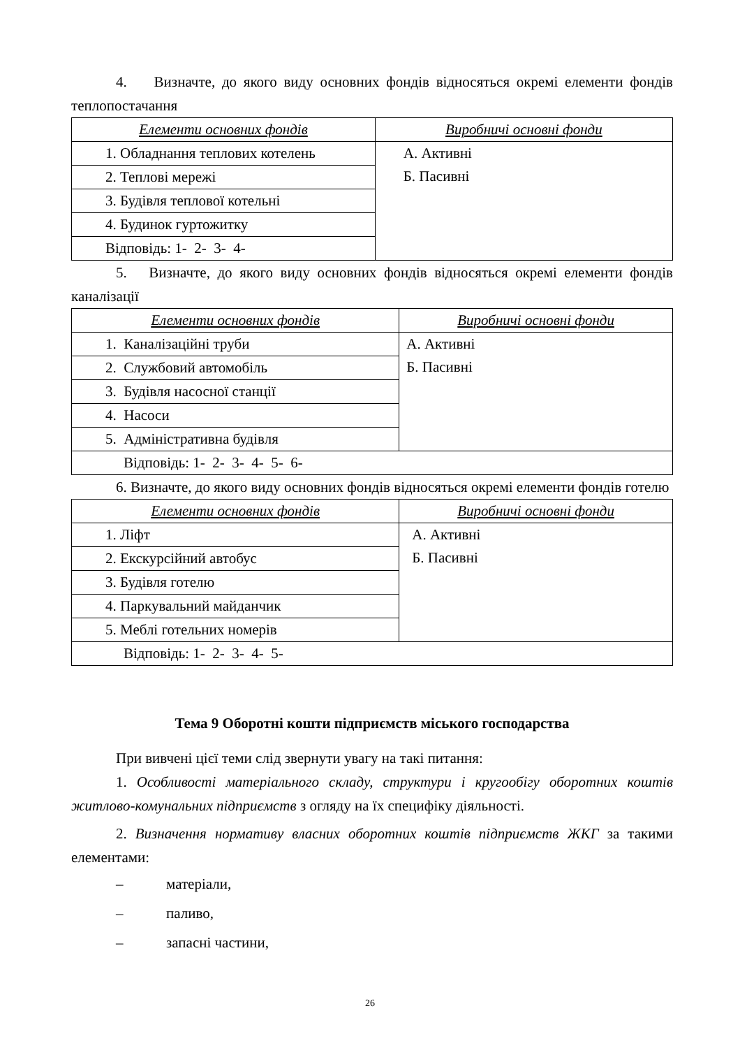4. Визначте, до якого виду основних фондів відносяться окремі елементи фондів теплопостачання
| Елементи основних фондів | Виробничі основні фонди |
| --- | --- |
| 1. Обладнання теплових котелень | А. Активні Б. Пасивні |
| 2. Теплові мережі | |
| 3. Будівля теплової котельні | |
| 4. Будинок гуртожитку | |
| Відповідь: 1- 2- 3- 4- | |
5. Визначте, до якого виду основних фондів відносяться окремі елементи фондів каналізації
| Елементи основних фондів | Виробничі основні фонди |
| --- | --- |
| 1. Каналізаційні труби | А. Активні Б. Пасивні |
| 2. Службовий автомобіль | |
| 3. Будівля насосної станції | |
| 4. Насоси | |
| 5. Адміністративна будівля | |
| Відповідь: 1- 2- 3- 4- 5- 6- | |
6. Визначте, до якого виду основних фондів відносяться окремі елементи фондів готелю
| Елементи основних фондів | Виробничі основні фонди |
| --- | --- |
| 1. Ліфт | А. Активні Б. Пасивні |
| 2. Екскурсійний автобус | |
| 3. Будівля готелю | |
| 4. Паркувальний майданчик | |
| 5. Меблі готельних номерів | |
| Відповідь: 1- 2- 3- 4- 5- | |
Тема 9 Оборотні кошти підприємств міського господарства
При вивчені цієї теми слід звернути увагу на такі питання:
1. Особливості матеріального складу, структури і кругообігу оборотних коштів житлово-комунальних підприємств з огляду на їх специфіку діяльності.
2. Визначення нормативу власних оборотних коштів підприємств ЖКГ за такими елементами:
– матеріали,
– паливо,
– запасні частини,
26